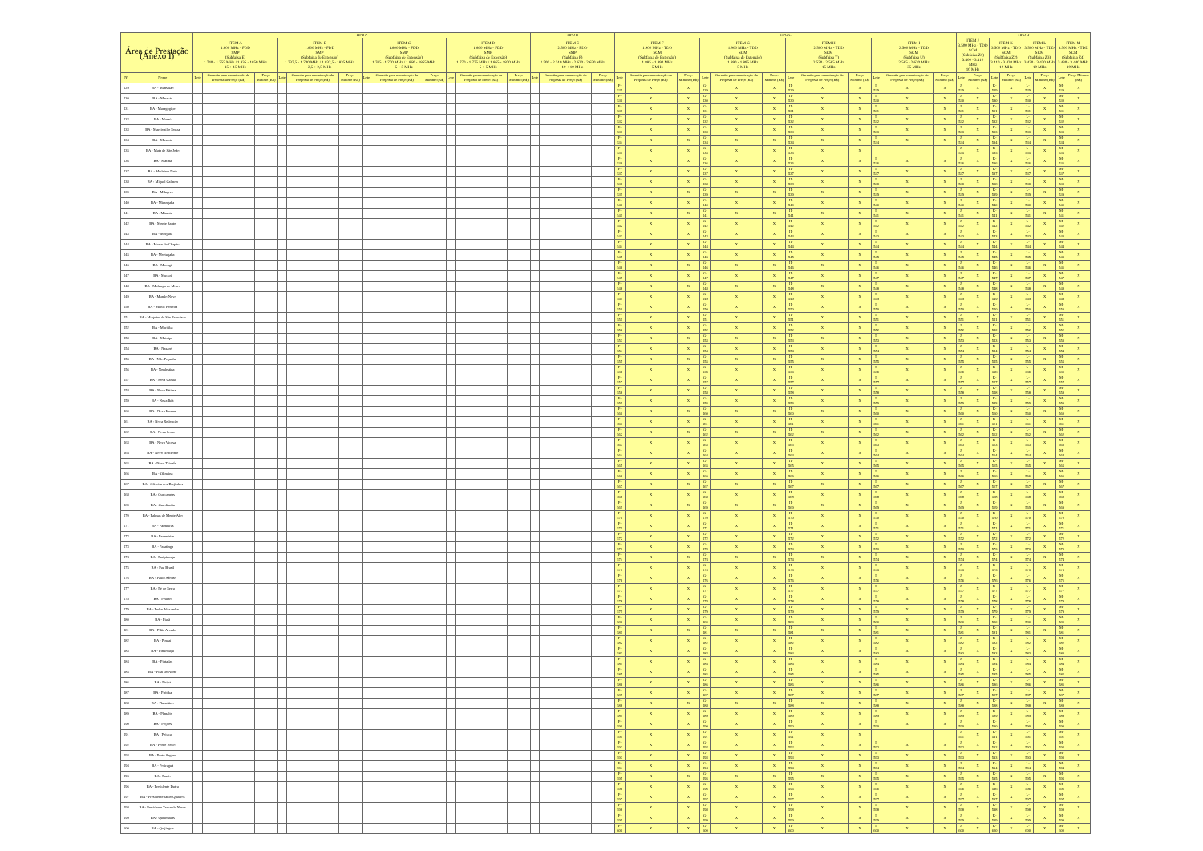| Área de Prestação (Anexo I) | | TIPO A | | | | | | | | | | | | TIPO B | | | TIPO C | | | | | | | | | | | | TIPO D | | | | | | | |
| --- | --- | --- | --- | --- | --- | --- | --- | --- | --- | --- | --- | --- | --- | --- | --- | --- | --- | --- | --- | --- | --- | --- | --- | --- | --- | --- | --- | --- | --- | --- | --- | --- | --- | --- | --- | --- |
| | | ITEM A 1.800 MHz - FDD SMP (Subfaixa E) 1.740 - 1.755 MHz / 1.835 - 1850 MHz 15 + 15 MHz | | | ITEM B 1.800 MHz - FDD SMP (Subfaixa de Extensão) 1.737,5 - 1.740 MHz / 1.832,5 - 1835 MHz 2,5 + 2,5 MHz | | | ITEM C 1.800 MHz - FDD SMP (Subfaixa de Extensão) 1.765 - 1.770 MHz / 1.860 - 1865 MHz 5 + 5 MHz | | | ITEM D 1.800 MHz - FDD SMP (Subfaixa de Extensão) 1.770 - 1.775 MHz / 1.865 - 1870 MHz 5 + 5 MHz | | | ITEM E 2.500 MHz - FDD SMP (Subfaixa P) 2.500 - 2.510 MHz / 2.620 - 2.630 MHz 10 + 10 MHz | | | ITEM F 1.900 MHz - TDD SCM (Subfaixa de Extensão) 1.885 - 1.890 MHz 5 MHz | | | ITEM G 1.900 MHz - TDD SCM (Subfaixa de Extensão) 1.890 - 1.895 MHz 5 MHz | | | ITEM H 2.500 MHz - TDD SCM (Subfaixa T) 2.570 - 2.585 MHz 15 MHz | | | ITEM I 2.500 MHz - TDD SCM (Subfaixa U) 2.585 - 2.620 MHz 35 MHz | | | ITEM J 3.500 MHz - TDD SCM (Subfaixa Z1) 3.400 - 3.410 MHz 10 MHz | | ITEM K 3.500 MHz - TDD SCM (Subfaixa Z2) 3.410 - 3.420 MHz 10 MHz | | ITEM L 3.500 MHz - TDD SCM (Subfaixa Z3) 3.420 - 3.430 MHz 10 MHz | | ITEM M 3.500 MHz - TDD SCM (Subfaixa Z4) 3.430 - 3.440 MHz 10 MHz | |
| Nº | Nome | Lote | Garantia para manutenção da Proposta de Preço (R$) | Preço Mínimo (R$) | Lote | Garantia para manutenção da Proposta de Preço (R$) | Preço Mínimo (R$) | Lote | Garantia para manutenção da Proposta de Preço (R$) | Preço Mínimo (R$) | Lote | Garantia para manutenção da Proposta de Preço (R$) | Preço Mínimo (R$) | Lote | Garantia para manutenção da Proposta de Preço (R$) | Preço Mínimo (R$) | Lote | Garantia para manutenção da Proposta de Preço (R$) | Preço Mínimo (R$) | Lote | Garantia para manutenção da Proposta de Preço (R$) | Preço Mínimo (R$) | Lote | Garantia para manutenção da Proposta de Preço (R$) | Preço Mínimo (R$) | Lote | Garantia para manutenção da Proposta de Preço (R$) | Preço Mínimo (R$) | Lote | Preço Mínimo (R$) | Lote | Preço Mínimo (R$) | Lote | Preço Mínimo (R$) | Lote | Preço Mínimo (R$) |
| 529 | BA - Mansidão | | | | | | | | | | | | | | | | F-529 | X | X | G-529 | X | X | H-529 | X | X | I-529 | X | X | J-529 | X | K-529 | X | L-529 | X | M-529 | X |
| 530 | BA - Maracás | | | | | | | | | | | | | | | | F-530 | X | X | G-530 | X | X | H-530 | X | X | I-530 | X | X | J-530 | X | K-530 | X | L-530 | X | M-530 | X |
| 531 | BA - Maragogipe | | | | | | | | | | | | | | | | F-531 | X | X | G-531 | X | X | H-531 | X | X | I-531 | X | X | J-531 | X | K-531 | X | L-531 | X | M-531 | X |
| 532 | BA - Maraú | | | | | | | | | | | | | | | | F-532 | X | X | G-532 | X | X | H-532 | X | X | I-532 | X | X | J-532 | X | K-532 | X | L-532 | X | M-532 | X |
| 533 | BA - Marcionílio Souza | | | | | | | | | | | | | | | | F-533 | X | X | G-533 | X | X | H-533 | X | X | I-533 | X | X | J-533 | X | K-533 | X | L-533 | X | M-533 | X |
| 534 | BA - Mascote | | | | | | | | | | | | | | | | F-534 | X | X | G-534 | X | X | H-534 | X | X | I-534 | X | X | J-534 | X | K-534 | X | L-534 | X | M-534 | X |
| 535 | BA - Mata de São João | | | | | | | | | | | | | | | | F-535 | X | X | G-535 | X | X | H-535 | X | X | | | | J-535 | X | K-535 | X | L-535 | X | M-535 | X |
| 536 | BA - Matina | | | | | | | | | | | | | | | | F-536 | X | X | G-536 | X | X | H-536 | X | X | I-536 | X | X | J-536 | X | K-536 | X | L-536 | X | M-536 | X |
| 537 | BA - Medeiros Neto | | | | | | | | | | | | | | | | F-537 | X | X | G-537 | X | X | H-537 | X | X | I-537 | X | X | J-537 | X | K-537 | X | L-537 | X | M-537 | X |
| 538 | BA - Miguel Calmon | | | | | | | | | | | | | | | | F-538 | X | X | G-538 | X | X | H-538 | X | X | I-538 | X | X | J-538 | X | K-538 | X | L-538 | X | M-538 | X |
| 539 | BA - Milagres | | | | | | | | | | | | | | | | F-539 | X | X | G-539 | X | X | H-539 | X | X | I-539 | X | X | J-539 | X | K-539 | X | L-539 | X | M-539 | X |
| 540 | BA - Mirangaba | | | | | | | | | | | | | | | | F-540 | X | X | G-540 | X | X | H-540 | X | X | I-540 | X | X | J-540 | X | K-540 | X | L-540 | X | M-540 | X |
| 541 | BA - Mirante | | | | | | | | | | | | | | | | F-541 | X | X | G-541 | X | X | H-541 | X | X | I-541 | X | X | J-541 | X | K-541 | X | L-541 | X | M-541 | X |
| 542 | BA - Monte Santo | | | | | | | | | | | | | | | | F-542 | X | X | G-542 | X | X | H-542 | X | X | I-542 | X | X | J-542 | X | K-542 | X | L-542 | X | M-542 | X |
| 543 | BA - Morpará | | | | | | | | | | | | | | | | F-543 | X | X | G-543 | X | X | H-543 | X | X | I-543 | X | X | J-543 | X | K-543 | X | L-543 | X | M-543 | X |
| 544 | BA - Morro do Chapéu | | | | | | | | | | | | | | | | F-544 | X | X | G-544 | X | X | H-544 | X | X | I-544 | X | X | J-544 | X | K-544 | X | L-544 | X | M-544 | X |
| 545 | BA - Mortugaba | | | | | | | | | | | | | | | | F-545 | X | X | G-545 | X | X | H-545 | X | X | I-545 | X | X | J-545 | X | K-545 | X | L-545 | X | M-545 | X |
| 546 | BA - Mucugê | | | | | | | | | | | | | | | | F-546 | X | X | G-546 | X | X | H-546 | X | X | I-546 | X | X | J-546 | X | K-546 | X | L-546 | X | M-546 | X |
| 547 | BA - Mucuri | | | | | | | | | | | | | | | | F-547 | X | X | G-547 | X | X | H-547 | X | X | I-547 | X | X | J-547 | X | K-547 | X | L-547 | X | M-547 | X |
| 548 | BA - Mulungu do Morro | | | | | | | | | | | | | | | | F-548 | X | X | G-548 | X | X | H-548 | X | X | I-548 | X | X | J-548 | X | K-548 | X | L-548 | X | M-548 | X |
| 549 | BA - Mundo Novo | | | | | | | | | | | | | | | | F-549 | X | X | G-549 | X | X | H-549 | X | X | I-549 | X | X | J-549 | X | K-549 | X | L-549 | X | M-549 | X |
| 550 | BA - Muniz Ferreira | | | | | | | | | | | | | | | | F-550 | X | X | G-550 | X | X | H-550 | X | X | I-550 | X | X | J-550 | X | K-550 | X | L-550 | X | M-550 | X |
| 551 | BA - Muquém de São Francisco | | | | | | | | | | | | | | | | F-551 | X | X | G-551 | X | X | H-551 | X | X | I-551 | X | X | J-551 | X | K-551 | X | L-551 | X | M-551 | X |
| 552 | BA - Muritiba | | | | | | | | | | | | | | | | F-552 | X | X | G-552 | X | X | H-552 | X | X | I-552 | X | X | J-552 | X | K-552 | X | L-552 | X | M-552 | X |
| 553 | BA - Mutuípe | | | | | | | | | | | | | | | | F-553 | X | X | G-553 | X | X | H-553 | X | X | I-553 | X | X | J-553 | X | K-553 | X | L-553 | X | M-553 | X |
| 554 | BA - Nazaré | | | | | | | | | | | | | | | | F-554 | X | X | G-554 | X | X | H-554 | X | X | I-554 | X | X | J-554 | X | K-554 | X | L-554 | X | M-554 | X |
| 555 | BA - Nilo Peçanha | | | | | | | | | | | | | | | | F-555 | X | X | G-555 | X | X | H-555 | X | X | I-555 | X | X | J-555 | X | K-555 | X | L-555 | X | M-555 | X |
| 556 | BA - Nordestina | | | | | | | | | | | | | | | | F-556 | X | X | G-556 | X | X | H-556 | X | X | I-556 | X | X | J-556 | X | K-556 | X | L-556 | X | M-556 | X |
| 557 | BA - Nova Canaã | | | | | | | | | | | | | | | | F-557 | X | X | G-557 | X | X | H-557 | X | X | I-557 | X | X | J-557 | X | K-557 | X | L-557 | X | M-557 | X |
| 558 | BA - Nova Fátima | | | | | | | | | | | | | | | | F-558 | X | X | G-558 | X | X | H-558 | X | X | I-558 | X | X | J-558 | X | K-558 | X | L-558 | X | M-558 | X |
| 559 | BA - Nova Ibiá | | | | | | | | | | | | | | | | F-559 | X | X | G-559 | X | X | H-559 | X | X | I-559 | X | X | J-559 | X | K-559 | X | L-559 | X | M-559 | X |
| 560 | BA - Nova Itarana | | | | | | | | | | | | | | | | F-560 | X | X | G-560 | X | X | H-560 | X | X | I-560 | X | X | J-560 | X | K-560 | X | L-560 | X | M-560 | X |
| 561 | BA - Nova Redenção | | | | | | | | | | | | | | | | F-561 | X | X | G-561 | X | X | H-561 | X | X | I-561 | X | X | J-561 | X | K-561 | X | L-561 | X | M-561 | X |
| 562 | BA - Nova Soure | | | | | | | | | | | | | | | | F-562 | X | X | G-562 | X | X | H-562 | X | X | I-562 | X | X | J-562 | X | K-562 | X | L-562 | X | M-562 | X |
| 563 | BA - Nova Viçosa | | | | | | | | | | | | | | | | F-563 | X | X | G-563 | X | X | H-563 | X | X | I-563 | X | X | J-563 | X | K-563 | X | L-563 | X | M-563 | X |
| 564 | BA - Novo Horizonte | | | | | | | | | | | | | | | | F-564 | X | X | G-564 | X | X | H-564 | X | X | I-564 | X | X | J-564 | X | K-564 | X | L-564 | X | M-564 | X |
| 565 | BA - Novo Triunfo | | | | | | | | | | | | | | | | F-565 | X | X | G-565 | X | X | H-565 | X | X | I-565 | X | X | J-565 | X | K-565 | X | L-565 | X | M-565 | X |
| 566 | BA - Olindina | | | | | | | | | | | | | | | | F-566 | X | X | G-566 | X | X | H-566 | X | X | I-566 | X | X | J-566 | X | K-566 | X | L-566 | X | M-566 | X |
| 567 | BA - Oliveira dos Brejinhos | | | | | | | | | | | | | | | | F-567 | X | X | G-567 | X | X | H-567 | X | X | I-567 | X | X | J-567 | X | K-567 | X | L-567 | X | M-567 | X |
| 568 | BA - Ouriçangas | | | | | | | | | | | | | | | | F-568 | X | X | G-568 | X | X | H-568 | X | X | I-568 | X | X | J-568 | X | K-568 | X | L-568 | X | M-568 | X |
| 569 | BA - Ourolândia | | | | | | | | | | | | | | | | F-569 | X | X | G-569 | X | X | H-569 | X | X | I-569 | X | X | J-569 | X | K-569 | X | L-569 | X | M-569 | X |
| 570 | BA - Palmas de Monte Alto | | | | | | | | | | | | | | | | F-570 | X | X | G-570 | X | X | H-570 | X | X | I-570 | X | X | J-570 | X | K-570 | X | L-570 | X | M-570 | X |
| 571 | BA - Palmeiras | | | | | | | | | | | | | | | | F-571 | X | X | G-571 | X | X | H-571 | X | X | I-571 | X | X | J-571 | X | K-571 | X | L-571 | X | M-571 | X |
| 572 | BA - Paramirim | | | | | | | | | | | | | | | | F-572 | X | X | G-572 | X | X | H-572 | X | X | I-572 | X | X | J-572 | X | K-572 | X | L-572 | X | M-572 | X |
| 573 | BA - Paratinga | | | | | | | | | | | | | | | | F-573 | X | X | G-573 | X | X | H-573 | X | X | I-573 | X | X | J-573 | X | K-573 | X | L-573 | X | M-573 | X |
| 574 | BA - Paripiranga | | | | | | | | | | | | | | | | F-574 | X | X | G-574 | X | X | H-574 | X | X | I-574 | X | X | J-574 | X | K-574 | X | L-574 | X | M-574 | X |
| 575 | BA - Pau Brasil | | | | | | | | | | | | | | | | F-575 | X | X | G-575 | X | X | H-575 | X | X | I-575 | X | X | J-575 | X | K-575 | X | L-575 | X | M-575 | X |
| 576 | BA - Paulo Afonso | | | | | | | | | | | | | | | | F-576 | X | X | G-576 | X | X | H-576 | X | X | I-576 | X | X | J-576 | X | K-576 | X | L-576 | X | M-576 | X |
| 577 | BA - Pé de Serra | | | | | | | | | | | | | | | | F-577 | X | X | G-577 | X | X | H-577 | X | X | I-577 | X | X | J-577 | X | K-577 | X | L-577 | X | M-577 | X |
| 578 | BA - Pedrão | | | | | | | | | | | | | | | | F-578 | X | X | G-578 | X | X | H-578 | X | X | I-578 | X | X | J-578 | X | K-578 | X | L-578 | X | M-578 | X |
| 579 | BA - Pedro Alexandre | | | | | | | | | | | | | | | | F-579 | X | X | G-579 | X | X | H-579 | X | X | I-579 | X | X | J-579 | X | K-579 | X | L-579 | X | M-579 | X |
| 580 | BA - Piatã | | | | | | | | | | | | | | | | F-580 | X | X | G-580 | X | X | H-580 | X | X | I-580 | X | X | J-580 | X | K-580 | X | L-580 | X | M-580 | X |
| 581 | BA - Pilão Arcado | | | | | | | | | | | | | | | | F-581 | X | X | G-581 | X | X | H-581 | X | X | I-581 | X | X | J-581 | X | K-581 | X | L-581 | X | M-581 | X |
| 582 | BA - Pindaí | | | | | | | | | | | | | | | | F-582 | X | X | G-582 | X | X | H-582 | X | X | I-582 | X | X | J-582 | X | K-582 | X | L-582 | X | M-582 | X |
| 583 | BA - Pindobaçu | | | | | | | | | | | | | | | | F-583 | X | X | G-583 | X | X | H-583 | X | X | I-583 | X | X | J-583 | X | K-583 | X | L-583 | X | M-583 | X |
| 584 | BA - Pintadas | | | | | | | | | | | | | | | | F-584 | X | X | G-584 | X | X | H-584 | X | X | I-584 | X | X | J-584 | X | K-584 | X | L-584 | X | M-584 | X |
| 585 | BA - Piraí do Norte | | | | | | | | | | | | | | | | F-585 | X | X | G-585 | X | X | H-585 | X | X | I-585 | X | X | J-585 | X | K-585 | X | L-585 | X | M-585 | X |
| 586 | BA - Piripá | | | | | | | | | | | | | | | | F-586 | X | X | G-586 | X | X | H-586 | X | X | I-586 | X | X | J-586 | X | K-586 | X | L-586 | X | M-586 | X |
| 587 | BA - Piritiba | | | | | | | | | | | | | | | | F-587 | X | X | G-587 | X | X | H-587 | X | X | I-587 | X | X | J-587 | X | K-587 | X | L-587 | X | M-587 | X |
| 588 | BA - Planaltino | | | | | | | | | | | | | | | | F-588 | X | X | G-588 | X | X | H-588 | X | X | I-588 | X | X | J-588 | X | K-588 | X | L-588 | X | M-588 | X |
| 589 | BA - Planalto | | | | | | | | | | | | | | | | F-589 | X | X | G-589 | X | X | H-589 | X | X | I-589 | X | X | J-589 | X | K-589 | X | L-589 | X | M-589 | X |
| 590 | BA - Poções | | | | | | | | | | | | | | | | F-590 | X | X | G-590 | X | X | H-590 | X | X | I-590 | X | X | J-590 | X | K-590 | X | L-590 | X | M-590 | X |
| 591 | BA - Pojuca | | | | | | | | | | | | | | | | F-591 | X | X | G-591 | X | X | H-591 | X | X | | | | J-591 | X | K-591 | X | L-591 | X | M-591 | X |
| 592 | BA - Ponto Novo | | | | | | | | | | | | | | | | F-592 | X | X | G-592 | X | X | H-592 | X | X | I-592 | X | X | J-592 | X | K-592 | X | L-592 | X | M-592 | X |
| 593 | BA - Porto Seguro | | | | | | | | | | | | | | | | F-593 | X | X | G-593 | X | X | H-593 | X | X | I-593 | X | X | J-593 | X | K-593 | X | L-593 | X | M-593 | X |
| 594 | BA - Potiraguá | | | | | | | | | | | | | | | | F-594 | X | X | G-594 | X | X | H-594 | X | X | I-594 | X | X | J-594 | X | K-594 | X | L-594 | X | M-594 | X |
| 595 | BA - Prado | | | | | | | | | | | | | | | | F-595 | X | X | G-595 | X | X | H-595 | X | X | I-595 | X | X | J-595 | X | K-595 | X | L-595 | X | M-595 | X |
| 596 | BA - Presidente Dutra | | | | | | | | | | | | | | | | F-596 | X | X | G-596 | X | X | H-596 | X | X | I-596 | X | X | J-596 | X | K-596 | X | L-596 | X | M-596 | X |
| 597 | BA - Presidente Jânio Quadros | | | | | | | | | | | | | | | | F-597 | X | X | G-597 | X | X | H-597 | X | X | I-597 | X | X | J-597 | X | K-597 | X | L-597 | X | M-597 | X |
| 598 | BA - Presidente Tancredo Neves | | | | | | | | | | | | | | | | F-598 | X | X | G-598 | X | X | H-598 | X | X | I-598 | X | X | J-598 | X | K-598 | X | L-598 | X | M-598 | X |
| 599 | BA - Queimadas | | | | | | | | | | | | | | | | F-599 | X | X | G-599 | X | X | H-599 | X | X | I-599 | X | X | J-599 | X | K-599 | X | L-599 | X | M-599 | X |
| 600 | BA - Quijingue | | | | | | | | | | | | | | | | F-600 | X | X | G-600 | X | X | H-600 | X | X | I-600 | X | X | J-600 | X | K-600 | X | L-600 | X | M-600 | X |